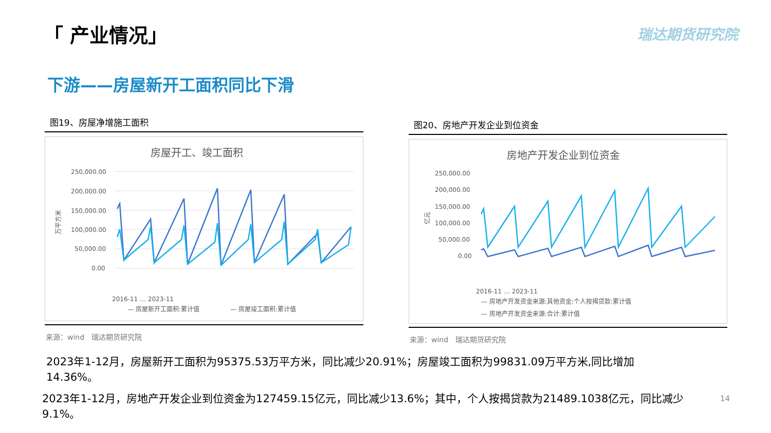「 产业情况」 瑞达期货研究院
下游——房屋新开工面积同比下滑
图19、房屋净增施工面积
房屋开工、竣工面积
250,000.00
200,000.00
150,000.00
100,000.00
50,000.00
0.00
万平方米
2016-11 … 2023-11
— 房屋新开工面积:累计值
— 房屋竣工面积:累计值
来源：wind　瑞达期货研究院
图20、房地产开发企业到位资金
房地产开发企业到位资金
250,000.00
200,000.00
150,000.00
100,000.00
50,000.00
0.00
亿元
2016-11 … 2023-11
— 房地产开发资金来源:其他资金:个人按揭贷款:累计值
— 房地产开发资金来源:合计:累计值
来源：wind　瑞达期货研究院
2023年1-12月，房屋新开工面积为95375.53万平方米，同比减少20.91%；房屋竣工面积为99831.09万平方米,同比增加
14.36%。
2023年1-12月，房地产开发企业到位资金为127459.15亿元，同比减少13.6%；其中，个人按揭贷款为21489.1038亿元，同比减少
9.1%。
14